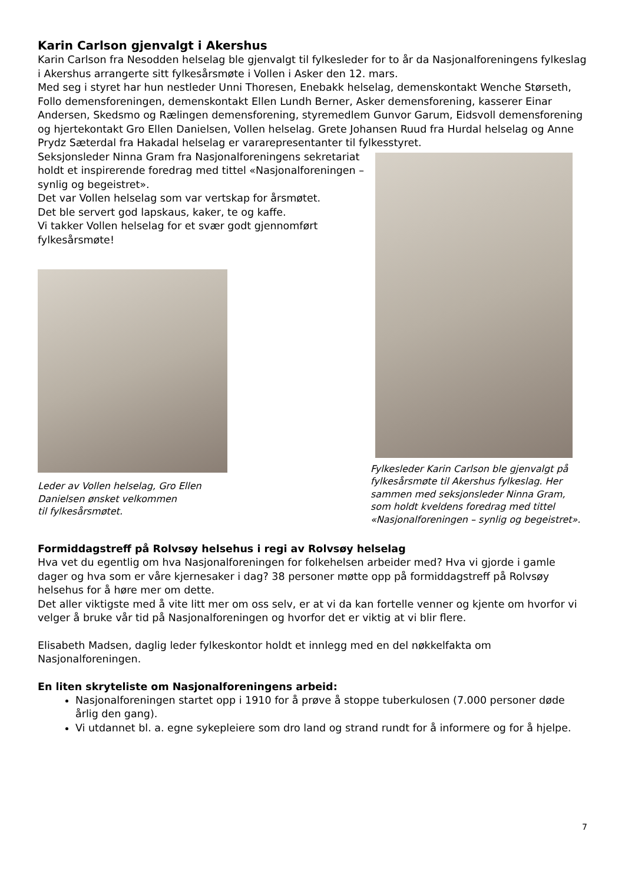Karin Carlson gjenvalgt i Akershus
Karin Carlson fra Nesodden helselag ble gjenvalgt til fylkesleder for to år da Nasjonalforeningens fylkeslag i Akershus arrangerte sitt fylkesårsmøte i Vollen i Asker den 12. mars.
Med seg i styret har hun nestleder Unni Thoresen, Enebakk helselag, demenskontakt Wenche Størseth, Follo demensforeningen, demenskontakt Ellen Lundh Berner, Asker demensforening, kasserer Einar Andersen, Skedsmo og Rælingen demensforening, styremedlem Gunvor Garum, Eidsvoll demensforening og hjertekontakt Gro Ellen Danielsen, Vollen helselag. Grete Johansen Ruud fra Hurdal helselag og Anne Prydz Sæterdal fra Hakadal helselag er vararepresentanter til fylkesstyret.
Seksjonsleder Ninna Gram fra Nasjonalforeningens sekretariat holdt et inspirerende foredrag med tittel «Nasjonalforeningen – synlig og begeistret».
Det var Vollen helselag som var vertskap for årsmøtet.
Det ble servert god lapskaus, kaker, te og kaffe.
Vi takker Vollen helselag for et svær godt gjennomført fylkesårsmøte!
Leder av Vollen helselag, Gro Ellen
Danielsen ønsket velkommen
til fylkesårsmøtet.
Fylkesleder Karin Carlson ble gjenvalgt på fylkesårsmøte til Akershus fylkeslag. Her sammen med seksjonsleder Ninna Gram, som holdt kveldens foredrag med tittel «Nasjonalforeningen – synlig og begeistret».
Formiddagstreff på Rolvsøy helsehus i regi av Rolvsøy helselag
Hva vet du egentlig om hva Nasjonalforeningen for folkehelsen arbeider med? Hva vi gjorde i gamle dager og hva som er våre kjernesaker i dag? 38 personer møtte opp på formiddagstreff på Rolvsøy helsehus for å høre mer om dette.
Det aller viktigste med å vite litt mer om oss selv, er at vi da kan fortelle venner og kjente om hvorfor vi velger å bruke vår tid på Nasjonalforeningen og hvorfor det er viktig at vi blir flere.
Elisabeth Madsen, daglig leder fylkeskontor holdt et innlegg med en del nøkkelfakta om Nasjonalforeningen.
En liten skryteliste om Nasjonalforeningens arbeid:
Nasjonalforeningen startet opp i 1910 for å prøve å stoppe tuberkulosen (7.000 personer døde årlig den gang).
Vi utdannet bl. a. egne sykepleiere som dro land og strand rundt for å informere og for å hjelpe.
7